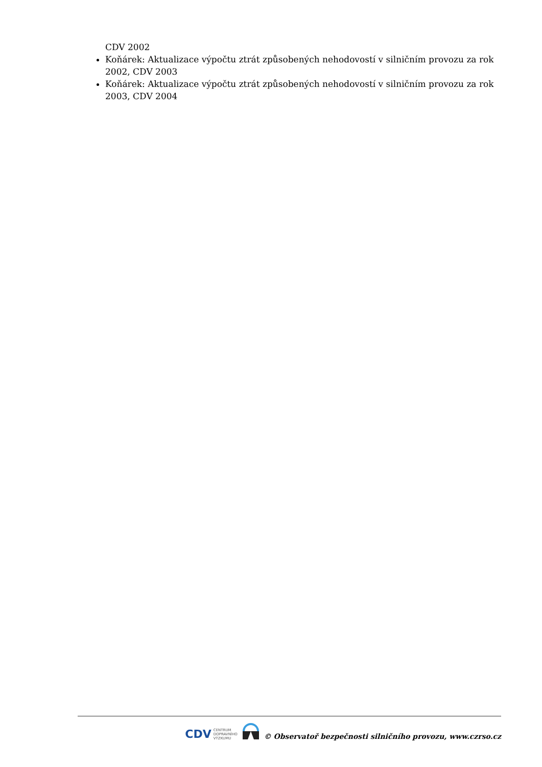CDV 2002
Koňárek: Aktualizace výpočtu ztrát způsobených nehodovostí v silničním provozu za rok 2002, CDV 2003
Koňárek: Aktualizace výpočtu ztrát způsobených nehodovostí v silničním provozu za rok 2003, CDV 2004
CDV CENTRUM
DOPRAVNÍHO
VÝZKUMU
© Observatoř bezpečnosti silničního provozu, www.czrso.cz